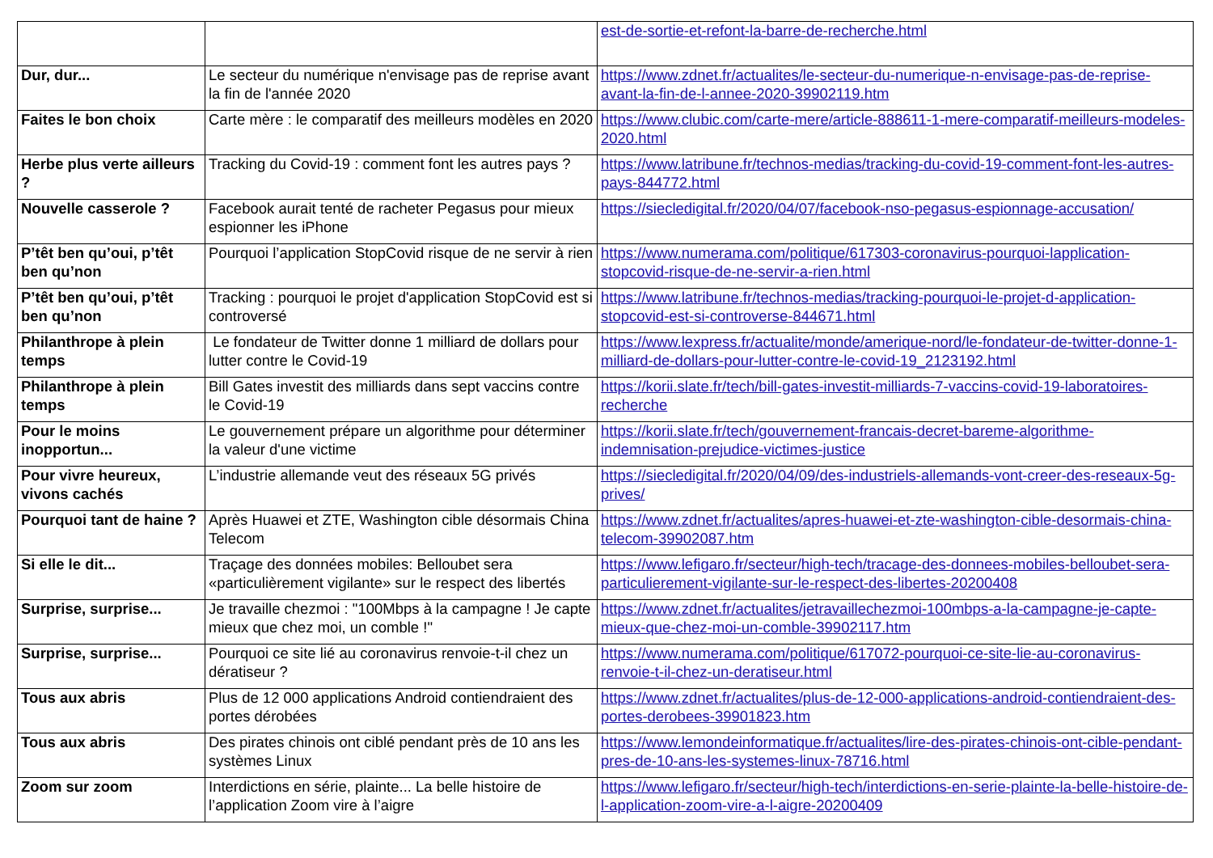| | | est-de-sortie-et-refont-la-barre-de-recherche.html |
| Dur, dur... | Le secteur du numérique n'envisage pas de reprise avant la fin de l'année 2020 | https://www.zdnet.fr/actualites/le-secteur-du-numerique-n-envisage-pas-de-reprise-avant-la-fin-de-l-annee-2020-39902119.htm |
| Faites le bon choix | Carte mère : le comparatif des meilleurs modèles en 2020 | https://www.clubic.com/carte-mere/article-888611-1-mere-comparatif-meilleurs-modeles-2020.html |
| Herbe plus verte ailleurs ? | Tracking du Covid-19 : comment font les autres pays ? | https://www.latribune.fr/technos-medias/tracking-du-covid-19-comment-font-les-autres-pays-844772.html |
| Nouvelle casserole ? | Facebook aurait tenté de racheter Pegasus pour mieux espionner les iPhone | https://siecledigital.fr/2020/04/07/facebook-nso-pegasus-espionnage-accusation/ |
| P’têt ben qu’oui, p’têt ben qu’non | Pourquoi l’application StopCovid risque de ne servir à rien | https://www.numerama.com/politique/617303-coronavirus-pourquoi-lapplication-stopcovid-risque-de-ne-servir-a-rien.html |
| P’têt ben qu’oui, p’têt ben qu’non | Tracking : pourquoi le projet d'application StopCovid est si controversé | https://www.latribune.fr/technos-medias/tracking-pourquoi-le-projet-d-application-stopcovid-est-si-controverse-844671.html |
| Philanthrope à plein temps | Le fondateur de Twitter donne 1 milliard de dollars pour lutter contre le Covid-19 | https://www.lexpress.fr/actualite/monde/amerique-nord/le-fondateur-de-twitter-donne-1-milliard-de-dollars-pour-lutter-contre-le-covid-19_2123192.html |
| Philanthrope à plein temps | Bill Gates investit des milliards dans sept vaccins contre le Covid-19 | https://korii.slate.fr/tech/bill-gates-investit-milliards-7-vaccins-covid-19-laboratoires-recherche |
| Pour le moins inopportun... | Le gouvernement prépare un algorithme pour déterminer la valeur d'une victime | https://korii.slate.fr/tech/gouvernement-francais-decret-bareme-algorithme-indemnisation-prejudice-victimes-justice |
| Pour vivre heureux, vivons cachés | L’industrie allemande veut des réseaux 5G privés | https://siecledigital.fr/2020/04/09/des-industriels-allemands-vont-creer-des-reseaux-5g-prives/ |
| Pourquoi tant de haine ? | Après Huawei et ZTE, Washington cible désormais China Telecom | https://www.zdnet.fr/actualites/apres-huawei-et-zte-washington-cible-desormais-china-telecom-39902087.htm |
| Si elle le dit... | Traçage des données mobiles: Belloubet sera «particulièrement vigilante» sur le respect des libertés | https://www.lefigaro.fr/secteur/high-tech/tracage-des-donnees-mobiles-belloubet-sera-particulierement-vigilante-sur-le-respect-des-libertes-20200408 |
| Surprise, surprise... | Je travaille chezmoi : "100Mbps à la campagne ! Je capte mieux que chez moi, un comble !" | https://www.zdnet.fr/actualites/jetravaillechezmoi-100mbps-a-la-campagne-je-capte-mieux-que-chez-moi-un-comble-39902117.htm |
| Surprise, surprise... | Pourquoi ce site lié au coronavirus renvoie-t-il chez un dératiseur ? | https://www.numerama.com/politique/617072-pourquoi-ce-site-lie-au-coronavirus-renvoie-t-il-chez-un-deratiseur.html |
| Tous aux abris | Plus de 12 000 applications Android contiendraient des portes dérobées | https://www.zdnet.fr/actualites/plus-de-12-000-applications-android-contiendraient-des-portes-derobees-39901823.htm |
| Tous aux abris | Des pirates chinois ont ciblé pendant près de 10 ans les systèmes Linux | https://www.lemondeinformatique.fr/actualites/lire-des-pirates-chinois-ont-cible-pendant-pres-de-10-ans-les-systemes-linux-78716.html |
| Zoom sur zoom | Interdictions en série, plainte... La belle histoire de l’application Zoom vire à l’aigre | https://www.lefigaro.fr/secteur/high-tech/interdictions-en-serie-plainte-la-belle-histoire-de-l-application-zoom-vire-a-l-aigre-20200409 |